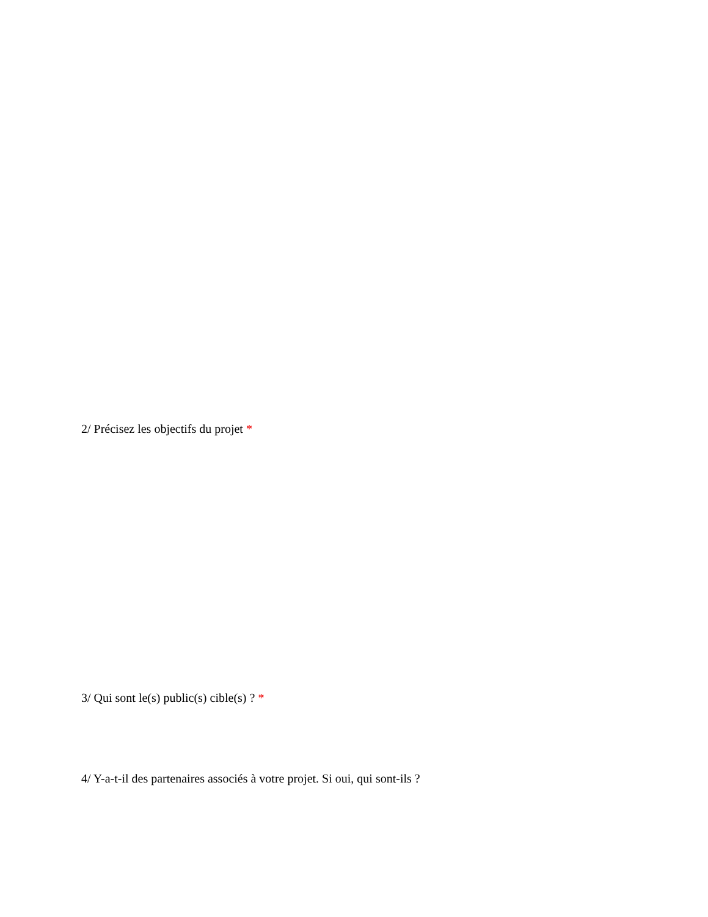2/ Précisez les objectifs du projet *
3/ Qui sont le(s) public(s) cible(s) ? *
4/ Y-a-t-il des partenaires associés à votre projet. Si oui, qui sont-ils ?